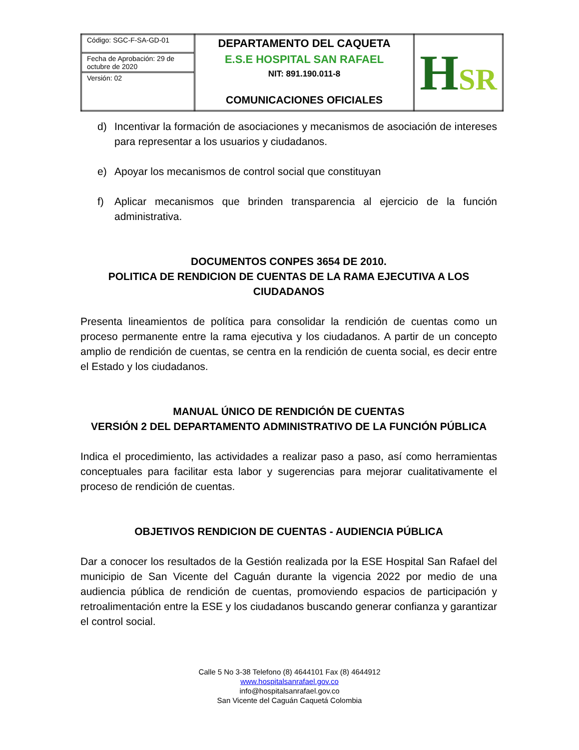| Código: SGC-F-SA-GD-01 Fecha de Aprobación: 29 de octubre de 2020 Versión: 02 | DEPARTAMENTO DEL CAQUETA E.S.E HOSPITAL SAN RAFAEL NIT: 891.190.011-8 COMUNICACIONES OFICIALES | H SR |
d) Incentivar la formación de asociaciones y mecanismos de asociación de intereses para representar a los usuarios y ciudadanos.
e) Apoyar los mecanismos de control social que constituyan
f) Aplicar mecanismos que brinden transparencia al ejercicio de la función administrativa.
DOCUMENTOS CONPES 3654 DE 2010.
POLITICA DE RENDICION DE CUENTAS DE LA RAMA EJECUTIVA A LOS CIUDADANOS
Presenta lineamientos de política para consolidar la rendición de cuentas como un proceso permanente entre la rama ejecutiva y los ciudadanos. A partir de un concepto amplio de rendición de cuentas, se centra en la rendición de cuenta social, es decir entre el Estado y los ciudadanos.
MANUAL ÚNICO DE RENDICIÓN DE CUENTAS
VERSIÓN 2 DEL DEPARTAMENTO ADMINISTRATIVO DE LA FUNCIÓN PÚBLICA
Indica el procedimiento, las actividades a realizar paso a paso, así como herramientas conceptuales para facilitar esta labor y sugerencias para mejorar cualitativamente el proceso de rendición de cuentas.
OBJETIVOS RENDICION DE CUENTAS - AUDIENCIA PÚBLICA
Dar a conocer los resultados de la Gestión realizada por la ESE Hospital San Rafael del municipio de San Vicente del Caguán durante la vigencia 2022 por medio de una audiencia pública de rendición de cuentas, promoviendo espacios de participación y retroalimentación entre la ESE y los ciudadanos buscando generar confianza y garantizar el control social.
Calle 5 No 3-38 Telefono (8) 4644101 Fax (8) 4644912
www.hospitalsanrafael.gov.co
info@hospitalsanrafael.gov.co
San Vicente del Caguán Caquetá Colombia